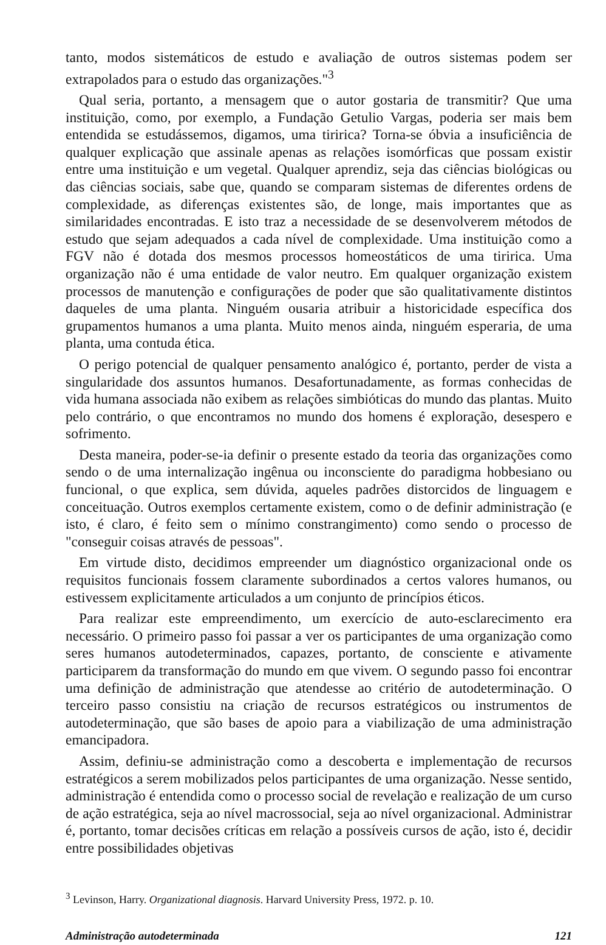tanto, modos sistemáticos de estudo e avaliação de outros sistemas podem ser extrapolados para o estudo das organizações."<sup>3</sup>
Qual seria, portanto, a mensagem que o autor gostaria de transmitir? Que uma instituição, como, por exemplo, a Fundação Getulio Vargas, poderia ser mais bem entendida se estudássemos, digamos, uma tiririca? Torna-se óbvia a insuficiência de qualquer explicação que assinale apenas as relações isomórficas que possam existir entre uma instituição e um vegetal. Qualquer aprendiz, seja das ciências biológicas ou das ciências sociais, sabe que, quando se comparam sistemas de diferentes ordens de complexidade, as diferenças existentes são, de longe, mais importantes que as similaridades encontradas. E isto traz a necessidade de se desenvolverem métodos de estudo que sejam adequados a cada nível de complexidade. Uma instituição como a FGV não é dotada dos mesmos processos homeostáticos de uma tiririca. Uma organização não é uma entidade de valor neutro. Em qualquer organização existem processos de manutenção e configurações de poder que são qualitativamente distintos daqueles de uma planta. Ninguém ousaria atribuir a historicidade específica dos grupamentos humanos a uma planta. Muito menos ainda, ninguém esperaria, de uma planta, uma contuda ética.
O perigo potencial de qualquer pensamento analógico é, portanto, perder de vista a singularidade dos assuntos humanos. Desafortunadamente, as formas conhecidas de vida humana associada não exibem as relações simbióticas do mundo das plantas. Muito pelo contrário, o que encontramos no mundo dos homens é exploração, desespero e sofrimento.
Desta maneira, poder-se-ia definir o presente estado da teoria das organizações como sendo o de uma internalização ingênua ou inconsciente do paradigma hobbesiano ou funcional, o que explica, sem dúvida, aqueles padrões distorcidos de linguagem e conceituação. Outros exemplos certamente existem, como o de definir administração (e isto, é claro, é feito sem o mínimo constrangimento) como sendo o processo de "conseguir coisas através de pessoas".
Em virtude disto, decidimos empreender um diagnóstico organizacional onde os requisitos funcionais fossem claramente subordinados a certos valores humanos, ou estivessem explicitamente articulados a um conjunto de princípios éticos.
Para realizar este empreendimento, um exercício de auto-esclarecimento era necessário. O primeiro passo foi passar a ver os participantes de uma organização como seres humanos autodeterminados, capazes, portanto, de consciente e ativamente participarem da transformação do mundo em que vivem. O segundo passo foi encontrar uma definição de administração que atendesse ao critério de autodeterminação. O terceiro passo consistiu na criação de recursos estratégicos ou instrumentos de autodeterminação, que são bases de apoio para a viabilização de uma administração emancipadora.
Assim, definiu-se administração como a descoberta e implementação de recursos estratégicos a serem mobilizados pelos participantes de uma organização. Nesse sentido, administração é entendida como o processo social de revelação e realização de um curso de ação estratégica, seja ao nível macrossocial, seja ao nível organizacional. Administrar é, portanto, tomar decisões críticas em relação a possíveis cursos de ação, isto é, decidir entre possibilidades objetivas
<sup>3</sup> Levinson, Harry. Organizational diagnosis. Harvard University Press, 1972. p. 10.
Administração autodeterminada 121